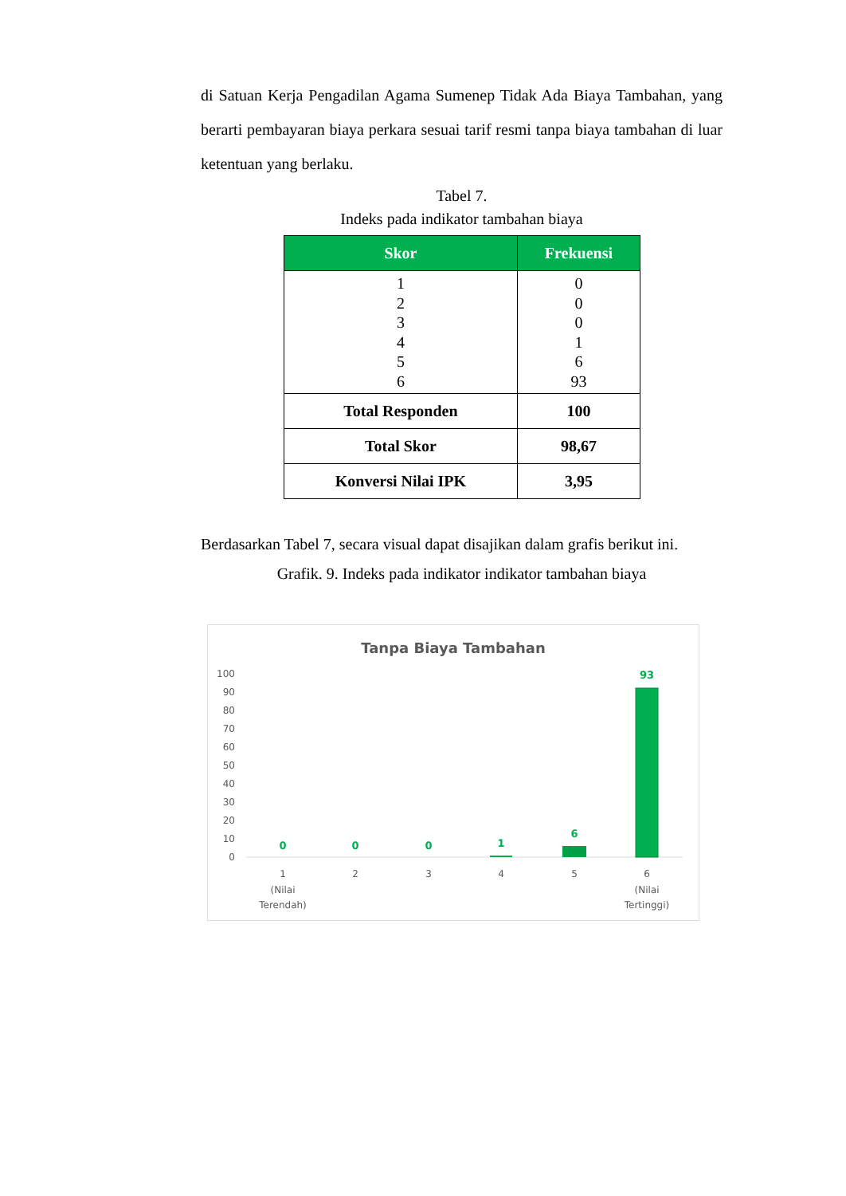di Satuan Kerja Pengadilan Agama Sumenep Tidak Ada Biaya Tambahan, yang berarti pembayaran biaya perkara sesuai tarif resmi tanpa biaya tambahan di luar ketentuan yang berlaku.
Tabel 7.
Indeks pada indikator tambahan biaya
| Skor | Frekuensi |
| --- | --- |
| 1 2 3 4 5 6 | 0 0 0 1 6 93 |
| Total Responden | 100 |
| Total Skor | 98,67 |
| Konversi Nilai IPK | 3,95 |
Berdasarkan Tabel 7, secara visual dapat disajikan dalam grafis berikut ini.
Grafik. 9. Indeks pada indikator indikator tambahan biaya
Tanpa Biaya Tambahan
100
90
80
70
60
50
40
30
20
10
0
0
0
0
1
6
93
1
(Nilai
Terendah)
2
3
4
5
6
(Nilai
Tertinggi)